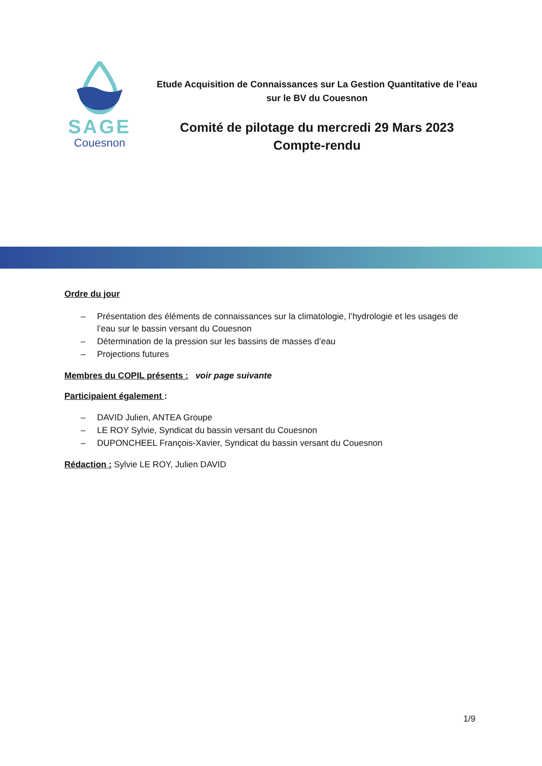SAGE
Couesnon
Etude Acquisition de Connaissances sur La Gestion Quantitative de l’eau
sur le BV du Couesnon
Comité de pilotage du mercredi 29 Mars 2023
Compte-rendu
Ordre du jour
– Présentation des éléments de connaissances sur la climatologie, l’hydrologie et les usages de l’eau sur le bassin versant du Couesnon
– Détermination de la pression sur les bassins de masses d’eau
– Projections futures
Membres du COPIL présents : voir page suivante
Participaient également :
– DAVID Julien, ANTEA Groupe
– LE ROY Sylvie, Syndicat du bassin versant du Couesnon
– DUPONCHEEL François-Xavier, Syndicat du bassin versant du Couesnon
Rédaction : Sylvie LE ROY, Julien DAVID
1/9